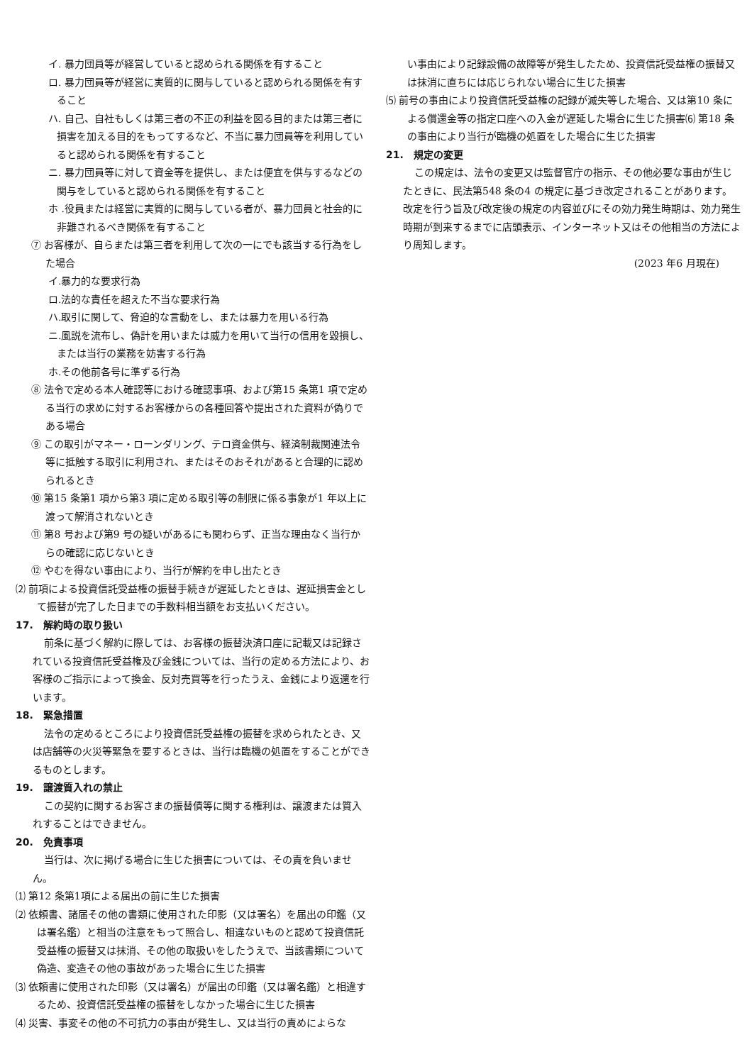イ. 暴力団員等が経営していると認められる関係を有すること
ロ. 暴力団員等が経営に実質的に関与していると認められる関係を有すること
ハ. 自己、自社もしくは第三者の不正の利益を図る目的または第三者に損害を加える目的をもってするなど、不当に暴力団員等を利用していると認められる関係を有すること
ニ. 暴力団員等に対して資金等を提供し、または便宜を供与するなどの関与をしていると認められる関係を有すること
ホ .役員または経営に実質的に関与している者が、暴力団員と社会的に非難されるべき関係を有すること
⑦ お客様が、自らまたは第三者を利用して次の一にでも該当する行為をした場合
イ.暴力的な要求行為
ロ.法的な責任を超えた不当な要求行為
ハ.取引に関して、脅迫的な言動をし、または暴力を用いる行為
ニ.風説を流布し、偽計を用いまたは威力を用いて当行の信用を毀損し、または当行の業務を妨害する行為
ホ.その他前各号に準ずる行為
⑧ 法令で定める本人確認等における確認事項、および第15 条第1 項で定める当行の求めに対するお客様からの各種回答や提出された資料が偽りである場合
⑨ この取引がマネー・ローンダリング、テロ資金供与、経済制裁関連法令等に抵触する取引に利用され、またはそのおそれがあると合理的に認められるとき
⑩ 第15 条第1 項から第3 項に定める取引等の制限に係る事象が1 年以上に渡って解消されないとき
⑪ 第8 号および第9 号の疑いがあるにも関わらず、正当な理由なく当行からの確認に応じないとき
⑫ やむを得ない事由により、当行が解約を申し出たとき
⑵ 前項による投資信託受益権の振替手続きが遅延したときは、遅延損害金として振替が完了した日までの手数料相当額をお支払いください。
17.　解約時の取り扱い
前条に基づく解約に際しては、お客様の振替決済口座に記載又は記録されている投資信託受益権及び金銭については、当行の定める方法により、お客様のご指示によって換金、反対売買等を行ったうえ、金銭により返還を行います。
18.　緊急措置
法令の定めるところにより投資信託受益権の振替を求められたとき、又は店舗等の火災等緊急を要するときは、当行は臨機の処置をすることができるものとします。
19.　譲渡質入れの禁止
この契約に関するお客さまの振替債等に関する権利は、譲渡または質入れすることはできません。
20.　免責事項
当行は、次に掲げる場合に生じた損害については、その責を負いません。
⑴ 第12 条第1項による届出の前に生じた損害
⑵ 依頼書、諸届その他の書類に使用された印影（又は署名）を届出の印鑑（又は署名鑑）と相当の注意をもって照合し、相違ないものと認めて投資信託受益権の振替又は抹消、その他の取扱いをしたうえで、当該書類について偽造、変造その他の事故があった場合に生じた損害
⑶ 依頼書に使用された印影（又は署名）が届出の印鑑（又は署名鑑）と相違するため、投資信託受益権の振替をしなかった場合に生じた損害
⑷ 災害、事変その他の不可抗力の事由が発生し、又は当行の責めによらな
い事由により記録設備の故障等が発生したため、投資信託受益権の振替又は抹消に直ちには応じられない場合に生じた損害
⑸ 前号の事由により投資信託受益権の記録が滅失等した場合、又は第10 条による償還金等の指定口座への入金が遅延した場合に生じた損害⑹ 第18 条の事由により当行が臨機の処置をした場合に生じた損害
21.　規定の変更
この規定は、法令の変更又は監督官庁の指示、その他必要な事由が生じたときに、民法第548 条の4 の規定に基づき改定されることがあります。改定を行う旨及び改定後の規定の内容並びにその効力発生時期は、効力発生時期が到来するまでに店頭表示、インターネット又はその他相当の方法により周知します。
(2023 年6 月現在)